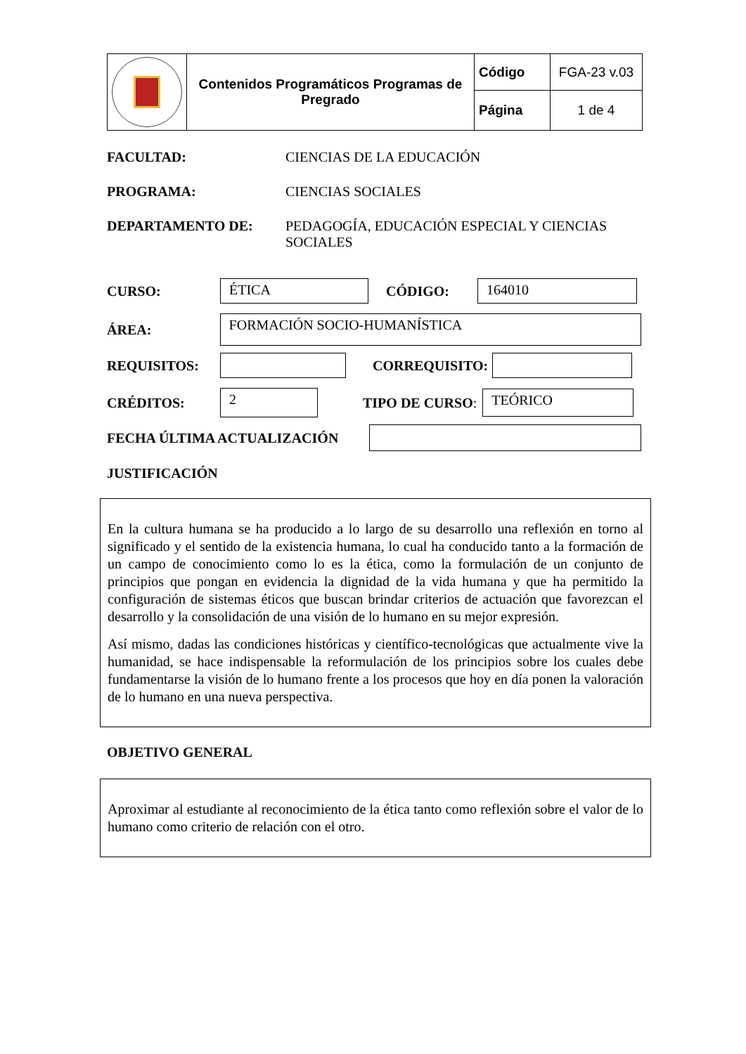| | Contenidos Programáticos Programas de Pregrado | Código | FGA-23 v.03 |
| | | Página | 1 de 4 |
FACULTAD: CIENCIAS DE LA EDUCACIÓN
PROGRAMA: CIENCIAS SOCIALES
DEPARTAMENTO DE: PEDAGOGÍA, EDUCACIÓN ESPECIAL Y CIENCIAS SOCIALES
CURSO:
ÉTICA
CÓDIGO:
164010
ÁREA:
FORMACIÓN SOCIO-HUMANÍSTICA
REQUISITOS: CORREQUISITO:
CRÉDITOS:
2
TIPO DE CURSO:
TEÓRICO
FECHA ÚLTIMA ACTUALIZACIÓN
JUSTIFICACIÓN
En la cultura humana se ha producido a lo largo de su desarrollo una reflexión en torno al significado y el sentido de la existencia humana, lo cual ha conducido tanto a la formación de un campo de conocimiento como lo es la ética, como la formulación de un conjunto de principios que pongan en evidencia la dignidad de la vida humana y que ha permitido la configuración de sistemas éticos que buscan brindar criterios de actuación que favorezcan el desarrollo y la consolidación de una visión de lo humano en su mejor expresión.
Así mismo, dadas las condiciones históricas y científico-tecnológicas que actualmente vive la humanidad, se hace indispensable la reformulación de los principios sobre los cuales debe fundamentarse la visión de lo humano frente a los procesos que hoy en día ponen la valoración de lo humano en una nueva perspectiva.
OBJETIVO GENERAL
Aproximar al estudiante al reconocimiento de la ética tanto como reflexión sobre el valor de lo humano como criterio de relación con el otro.